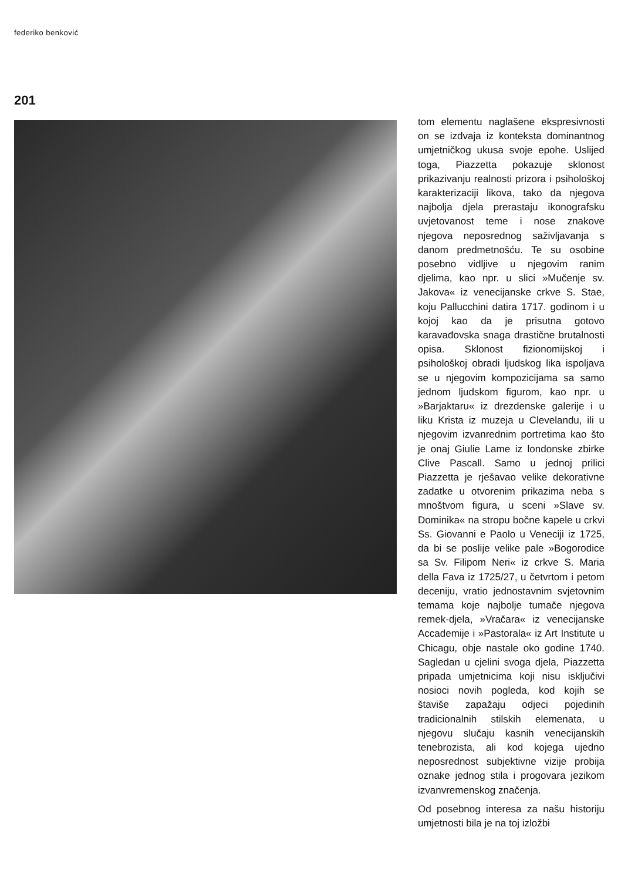federiko benković
201
tom elementu naglašene ekspresivnosti on se izdvaja iz konteksta dominantnog umjetničkog ukusa svoje epohe. Uslijed toga, Piazzetta pokazuje sklonost prikazivanju realnosti prizora i psihološkoj karakterizaciji likova, tako da njegova najbolja djela prerastaju ikonografsku uvjetovanost teme i nose znakove njegova neposrednog saživljavanja s danom predmetnošću. Te su osobine posebno vidljive u njegovim ranim djelima, kao npr. u slici »Mučenje sv. Jakova« iz venecijanske crkve S. Stae, koju Pallucchini datira 1717. godinom i u kojoj kao da je prisutna gotovo karavađovska snaga drastične brutalnosti opisa. Sklonost fizionomijskoj i psihološkoj obradi ljudskog lika ispoljava se u njegovim kompozicijama sa samo jednom ljudskom figurom, kao npr. u »Barjaktaru« iz drezdenske galerije i u liku Krista iz muzeja u Clevelandu, ili u njegovim izvanrednim portretima kao što je onaj Giulie Lame iz londonske zbirke Clive Pascall. Samo u jednoj prilici Piazzetta je rješavao velike dekorativne zadatke u otvorenim prikazima neba s mnoštvom figura, u sceni »Slave sv. Dominika« na stropu bočne kapele u crkvi Ss. Giovanni e Paolo u Veneciji iz 1725, da bi se poslije velike pale »Bogorodice sa Sv. Filipom Neri« iz crkve S. Maria della Fava iz 1725/27, u četvrtom i petom deceniju, vratio jednostavnim svjetovnim temama koje najbolje tumače njegova remek-djela, »Vračara« iz venecijanske Accademije i »Pastorala« iz Art Institute u Chicagu, obje nastale oko godine 1740. Sagledan u cjelini svoga djela, Piazzetta pripada umjetnicima koji nisu isključivi nosioci novih pogleda, kod kojih se štaviše zapažaju odjeci pojedinih tradicionalnih stilskih elemenata, u njegovu slučaju kasnih venecijanskih tenebrozista, ali kod kojega ujedno neposrednost subjektivne vizije probija oznake jednog stila i progovara jezikom izvanvremenskog značenja.
Od posebnog interesa za našu historiju umjetnosti bila je na toj izložbi